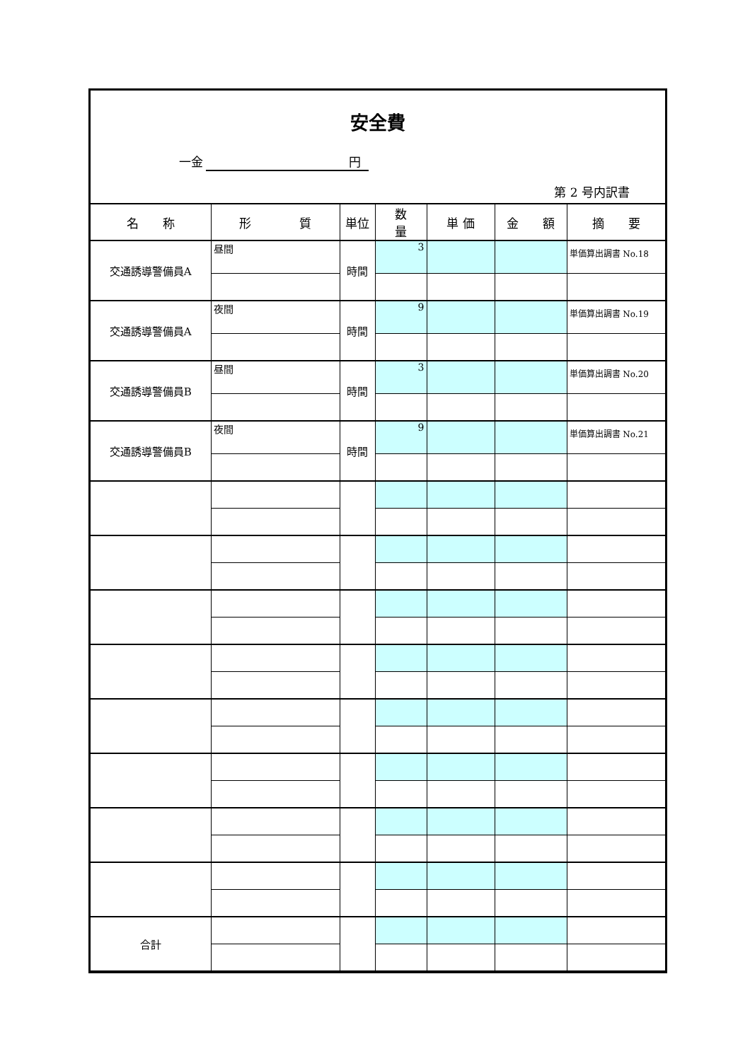安全費
一金 円
第 2 号内訳書
| 名 称 | 形 質 | 単位 | 数 量 | 単 価 | 金 額 | 摘 要 |
| --- | --- | --- | --- | --- | --- | --- |
| 交通誘導警備員A | 昼間 | 時間 | 3 | | | 単価算出調書 No.18 |
| 交通誘導警備員A | 夜間 | 時間 | 9 | | | 単価算出調書 No.19 |
| 交通誘導警備員B | 昼間 | 時間 | 3 | | | 単価算出調書 No.20 |
| 交通誘導警備員B | 夜間 | 時間 | 9 | | | 単価算出調書 No.21 |
| 合計 | | | | | | |